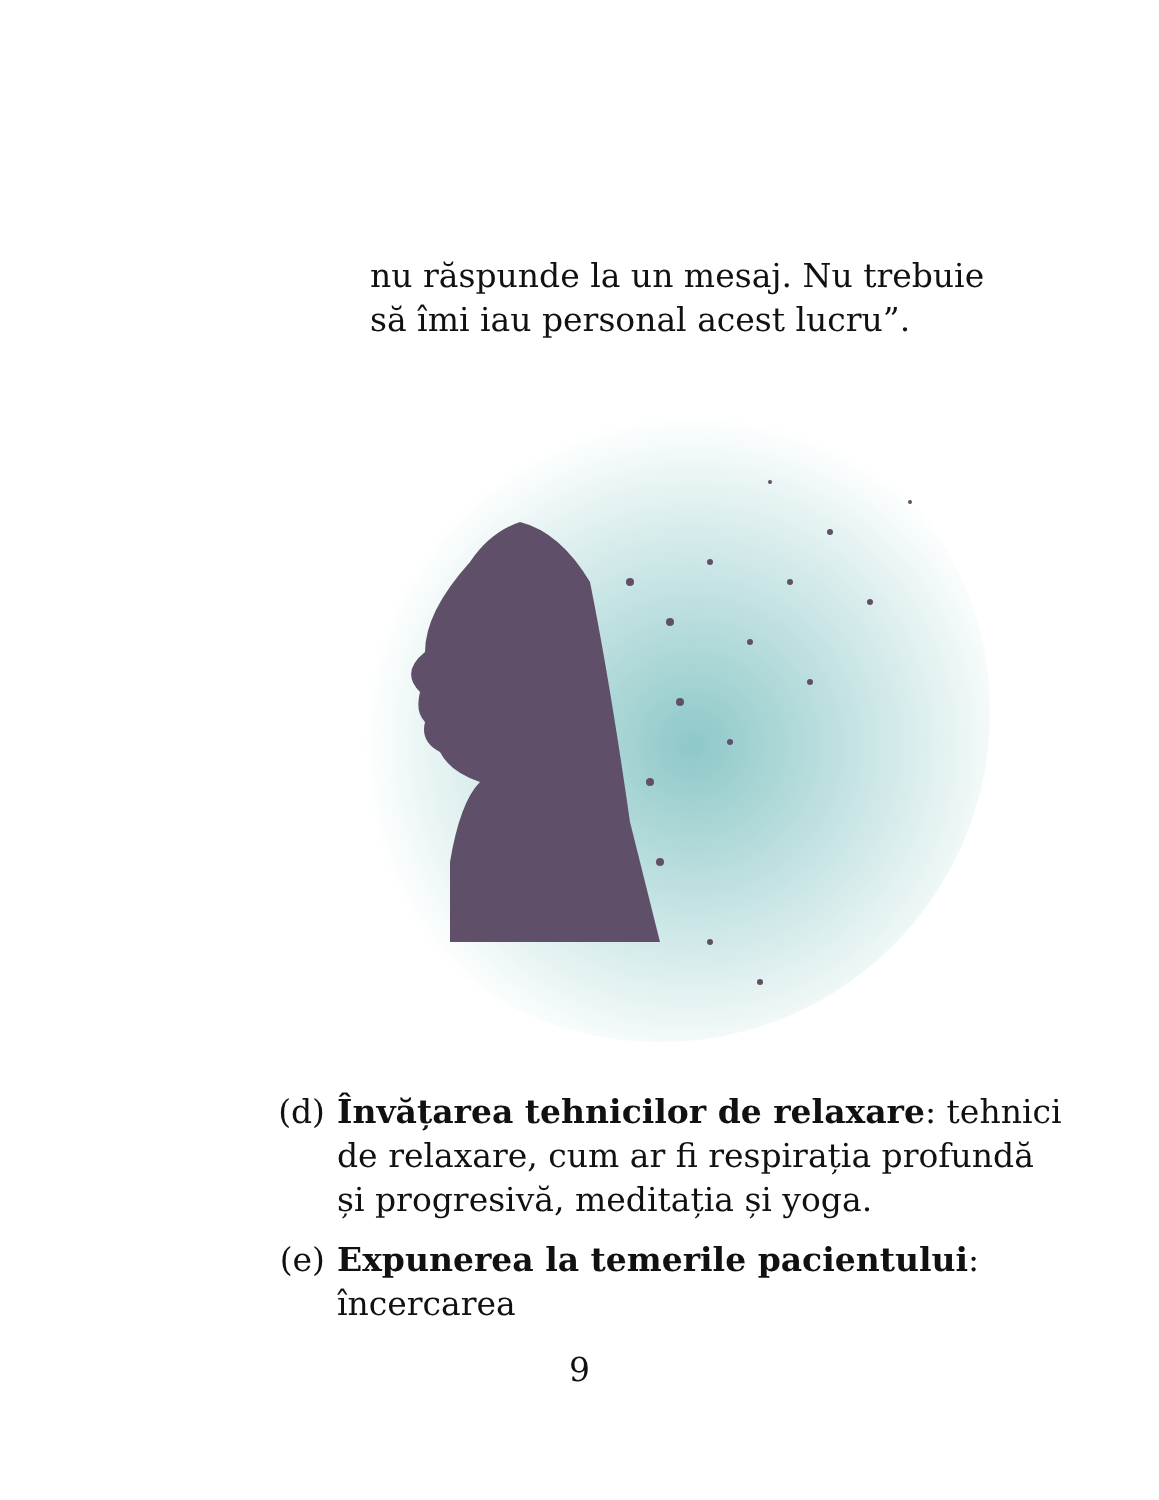nu răspunde la un mesaj. Nu trebuie să îmi iau personal acest lucru”.
(d) Învățarea tehnicilor de relaxare: tehnici de relaxare, cum ar fi respirația profundă și progresivă, meditația și yoga.
(e) Expunerea la temerile pacientului: încercarea
9